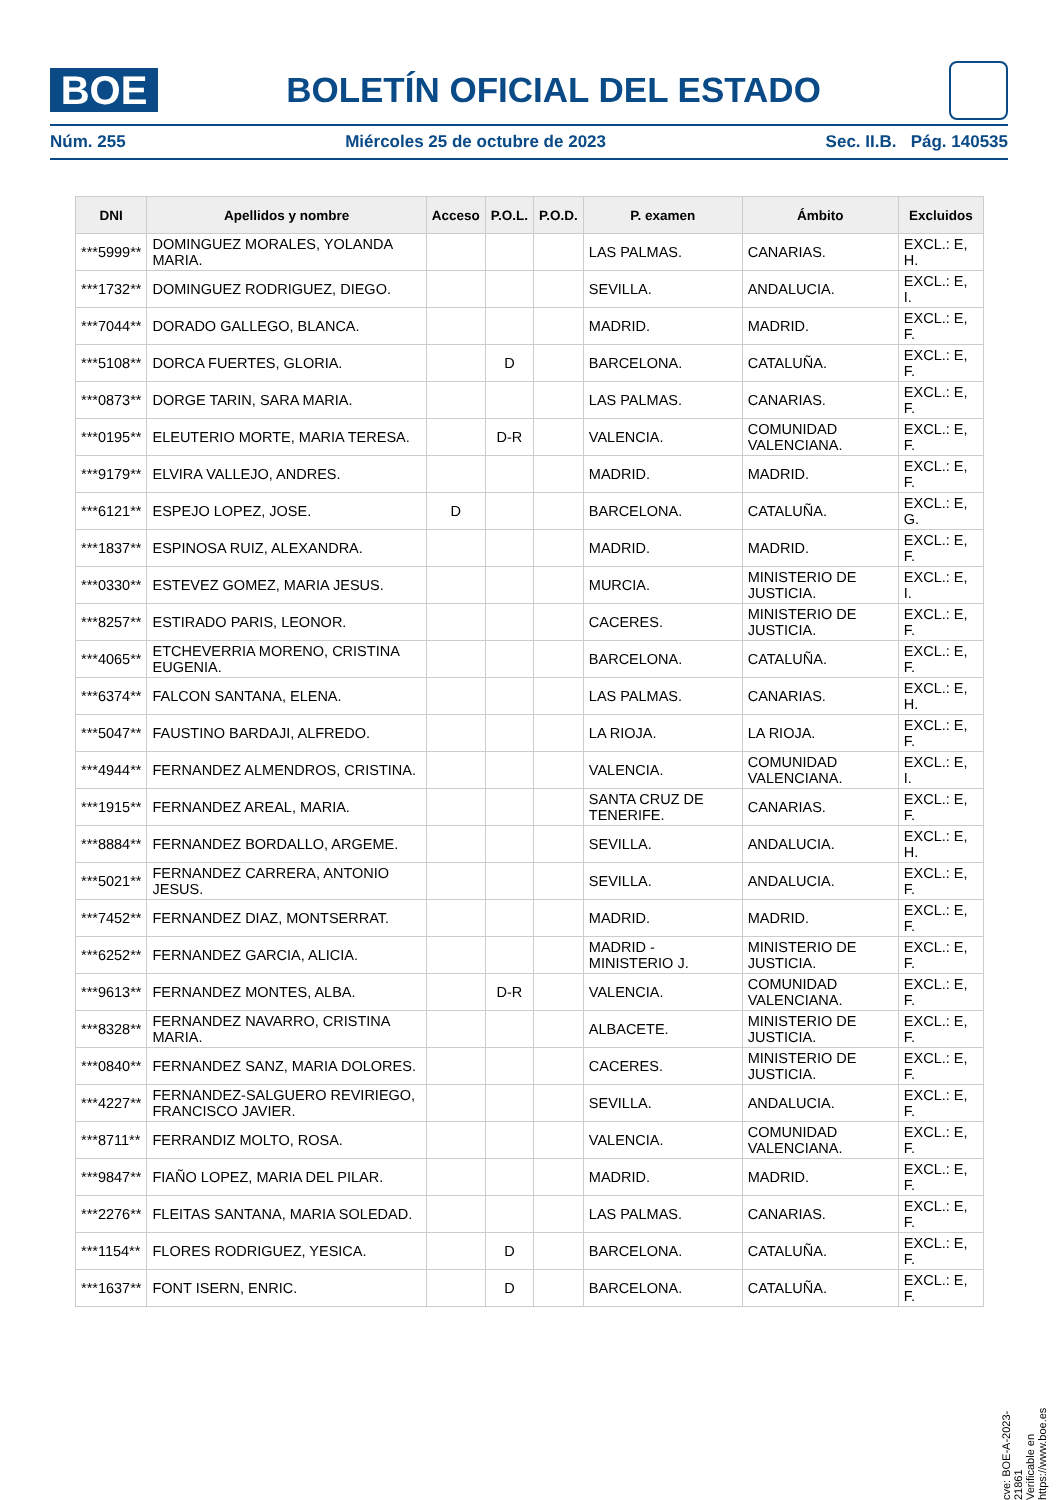BOE
BOLETÍN OFICIAL DEL ESTADO
Núm. 255 Miércoles 25 de octubre de 2023 Sec. II.B. Pág. 140535
| DNI | Apellidos y nombre | Acceso | P.O.L. | P.O.D. | P. examen | Ámbito | Excluidos |
| --- | --- | --- | --- | --- | --- | --- | --- |
| ***5999** | DOMINGUEZ MORALES, YOLANDA MARIA. | | | | LAS PALMAS. | CANARIAS. | EXCL.: E, H. |
| ***1732** | DOMINGUEZ RODRIGUEZ, DIEGO. | | | | SEVILLA. | ANDALUCIA. | EXCL.: E, I. |
| ***7044** | DORADO GALLEGO, BLANCA. | | | | MADRID. | MADRID. | EXCL.: E, F. |
| ***5108** | DORCA FUERTES, GLORIA. | | D | | BARCELONA. | CATALUÑA. | EXCL.: E, F. |
| ***0873** | DORGE TARIN, SARA MARIA. | | | | LAS PALMAS. | CANARIAS. | EXCL.: E, F. |
| ***0195** | ELEUTERIO MORTE, MARIA TERESA. | | D-R | | VALENCIA. | COMUNIDAD VALENCIANA. | EXCL.: E, F. |
| ***9179** | ELVIRA VALLEJO, ANDRES. | | | | MADRID. | MADRID. | EXCL.: E, F. |
| ***6121** | ESPEJO LOPEZ, JOSE. | D | | | BARCELONA. | CATALUÑA. | EXCL.: E, G. |
| ***1837** | ESPINOSA RUIZ, ALEXANDRA. | | | | MADRID. | MADRID. | EXCL.: E, F. |
| ***0330** | ESTEVEZ GOMEZ, MARIA JESUS. | | | | MURCIA. | MINISTERIO DE JUSTICIA. | EXCL.: E, I. |
| ***8257** | ESTIRADO PARIS, LEONOR. | | | | CACERES. | MINISTERIO DE JUSTICIA. | EXCL.: E, F. |
| ***4065** | ETCHEVERRIA MORENO, CRISTINA EUGENIA. | | | | BARCELONA. | CATALUÑA. | EXCL.: E, F. |
| ***6374** | FALCON SANTANA, ELENA. | | | | LAS PALMAS. | CANARIAS. | EXCL.: E, H. |
| ***5047** | FAUSTINO BARDAJI, ALFREDO. | | | | LA RIOJA. | LA RIOJA. | EXCL.: E, F. |
| ***4944** | FERNANDEZ ALMENDROS, CRISTINA. | | | | VALENCIA. | COMUNIDAD VALENCIANA. | EXCL.: E, I. |
| ***1915** | FERNANDEZ AREAL, MARIA. | | | | SANTA CRUZ DE TENERIFE. | CANARIAS. | EXCL.: E, F. |
| ***8884** | FERNANDEZ BORDALLO, ARGEME. | | | | SEVILLA. | ANDALUCIA. | EXCL.: E, H. |
| ***5021** | FERNANDEZ CARRERA, ANTONIO JESUS. | | | | SEVILLA. | ANDALUCIA. | EXCL.: E, F. |
| ***7452** | FERNANDEZ DIAZ, MONTSERRAT. | | | | MADRID. | MADRID. | EXCL.: E, F. |
| ***6252** | FERNANDEZ GARCIA, ALICIA. | | | | MADRID - MINISTERIO J. | MINISTERIO DE JUSTICIA. | EXCL.: E, F. |
| ***9613** | FERNANDEZ MONTES, ALBA. | | D-R | | VALENCIA. | COMUNIDAD VALENCIANA. | EXCL.: E, F. |
| ***8328** | FERNANDEZ NAVARRO, CRISTINA MARIA. | | | | ALBACETE. | MINISTERIO DE JUSTICIA. | EXCL.: E, F. |
| ***0840** | FERNANDEZ SANZ, MARIA DOLORES. | | | | CACERES. | MINISTERIO DE JUSTICIA. | EXCL.: E, F. |
| ***4227** | FERNANDEZ-SALGUERO REVIRIEGO, FRANCISCO JAVIER. | | | | SEVILLA. | ANDALUCIA. | EXCL.: E, F. |
| ***8711** | FERRANDIZ MOLTO, ROSA. | | | | VALENCIA. | COMUNIDAD VALENCIANA. | EXCL.: E, F. |
| ***9847** | FIAÑO LOPEZ, MARIA DEL PILAR. | | | | MADRID. | MADRID. | EXCL.: E, F. |
| ***2276** | FLEITAS SANTANA, MARIA SOLEDAD. | | | | LAS PALMAS. | CANARIAS. | EXCL.: E, F. |
| ***1154** | FLORES RODRIGUEZ, YESICA. | | D | | BARCELONA. | CATALUÑA. | EXCL.: E, F. |
| ***1637** | FONT ISERN, ENRIC. | | D | | BARCELONA. | CATALUÑA. | EXCL.: E, F. |
cve: BOE-A-2023-21861
Verificable en https://www.boe.es